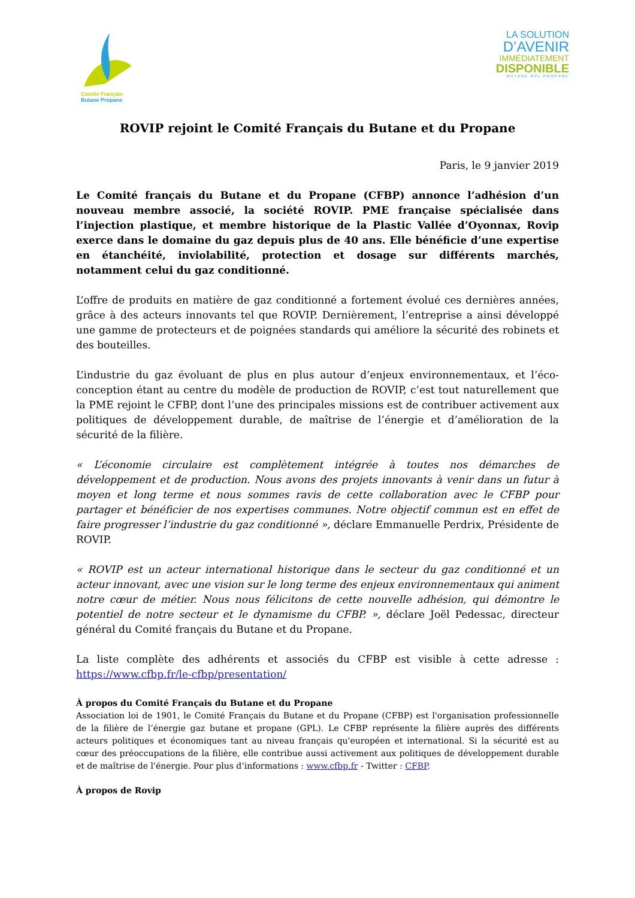Comité Français
Butane Propane
LA SOLUTION
D’AVENIR
IMMÉDIATEMENT
DISPONIBLE
BUTANE GPL PROPANE
ROVIP rejoint le Comité Français du Butane et du Propane
Paris, le 9 janvier 2019
Le Comité français du Butane et du Propane (CFBP) annonce l’adhésion d’un nouveau membre associé, la société ROVIP. PME française spécialisée dans l’injection plastique, et membre historique de la Plastic Vallée d’Oyonnax, Rovip exerce dans le domaine du gaz depuis plus de 40 ans. Elle bénéficie d’une expertise en étanchéité, inviolabilité, protection et dosage sur différents marchés, notamment celui du gaz conditionné.
L’offre de produits en matière de gaz conditionné a fortement évolué ces dernières années, grâce à des acteurs innovants tel que ROVIP. Dernièrement, l’entreprise a ainsi développé une gamme de protecteurs et de poignées standards qui améliore la sécurité des robinets et des bouteilles.
L’industrie du gaz évoluant de plus en plus autour d’enjeux environnementaux, et l’éco-conception étant au centre du modèle de production de ROVIP, c’est tout naturellement que la PME rejoint le CFBP, dont l’une des principales missions est de contribuer activement aux politiques de développement durable, de maîtrise de l’énergie et d’amélioration de la sécurité de la filière.
« L’économie circulaire est complètement intégrée à toutes nos démarches de développement et de production. Nous avons des projets innovants à venir dans un futur à moyen et long terme et nous sommes ravis de cette collaboration avec le CFBP pour partager et bénéficier de nos expertises communes. Notre objectif commun est en effet de faire progresser l’industrie du gaz conditionné », déclare Emmanuelle Perdrix, Présidente de ROVIP.
« ROVIP est un acteur international historique dans le secteur du gaz conditionné et un acteur innovant, avec une vision sur le long terme des enjeux environnementaux qui animent notre cœur de métier. Nous nous félicitons de cette nouvelle adhésion, qui démontre le potentiel de notre secteur et le dynamisme du CFBP. », déclare Joël Pedessac, directeur général du Comité français du Butane et du Propane.
La liste complète des adhérents et associés du CFBP est visible à cette adresse : https://www.cfbp.fr/le-cfbp/presentation/
À propos du Comité Français du Butane et du Propane
Association loi de 1901, le Comité Français du Butane et du Propane (CFBP) est l'organisation professionnelle de la filière de l’énergie gaz butane et propane (GPL). Le CFBP représente la filière auprès des différents acteurs politiques et économiques tant au niveau français qu'européen et international. Si la sécurité est au cœur des préoccupations de la filière, elle contribue aussi activement aux politiques de développement durable et de maîtrise de l'énergie. Pour plus d’informations : www.cfbp.fr - Twitter : CFBP.
À propos de Rovip